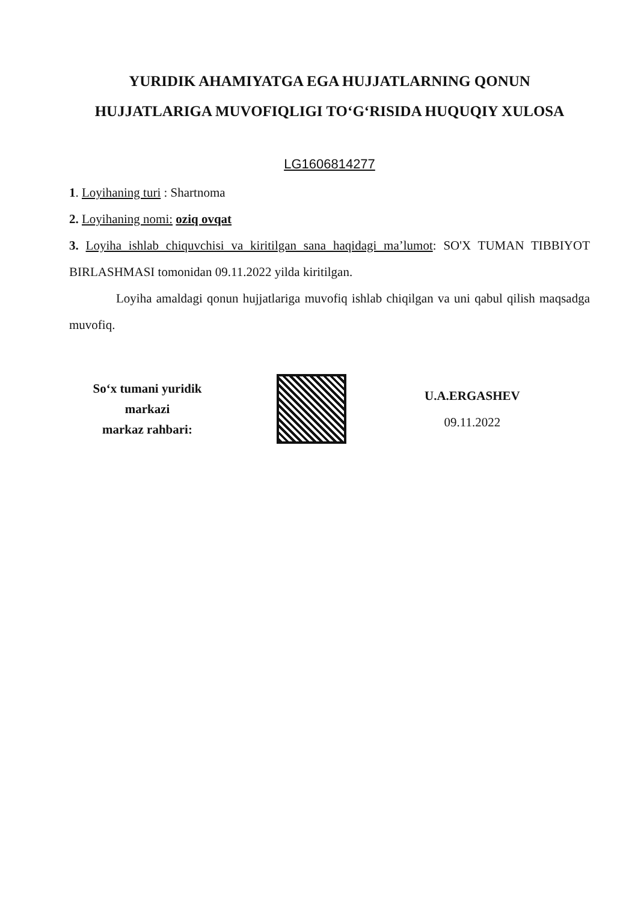YURIDIK AHAMIYATGA EGA HUJJATLARNING QONUN HUJJATLARIGA MUVOFIQLIGI TO‘G‘RISIDA HUQUQIY XULOSA
LG1606814277
1. Loyihaning turi : Shartnoma
2. Loyihaning nomi: oziq ovqat
3. Loyiha ishlab chiquvchisi va kiritilgan sana haqidagi ma’lumot: SO'X TUMAN TIBBIYOT BIRLASHMASI tomonidan 09.11.2022 yilda kiritilgan.
Loyiha amaldagi qonun hujjatlariga muvofiq ishlab chiqilgan va uni qabul qilish maqsadga muvofiq.
So‘x tumani yuridik
markazi
markaz rahbari:
U.A.ERGASHEV
09.11.2022